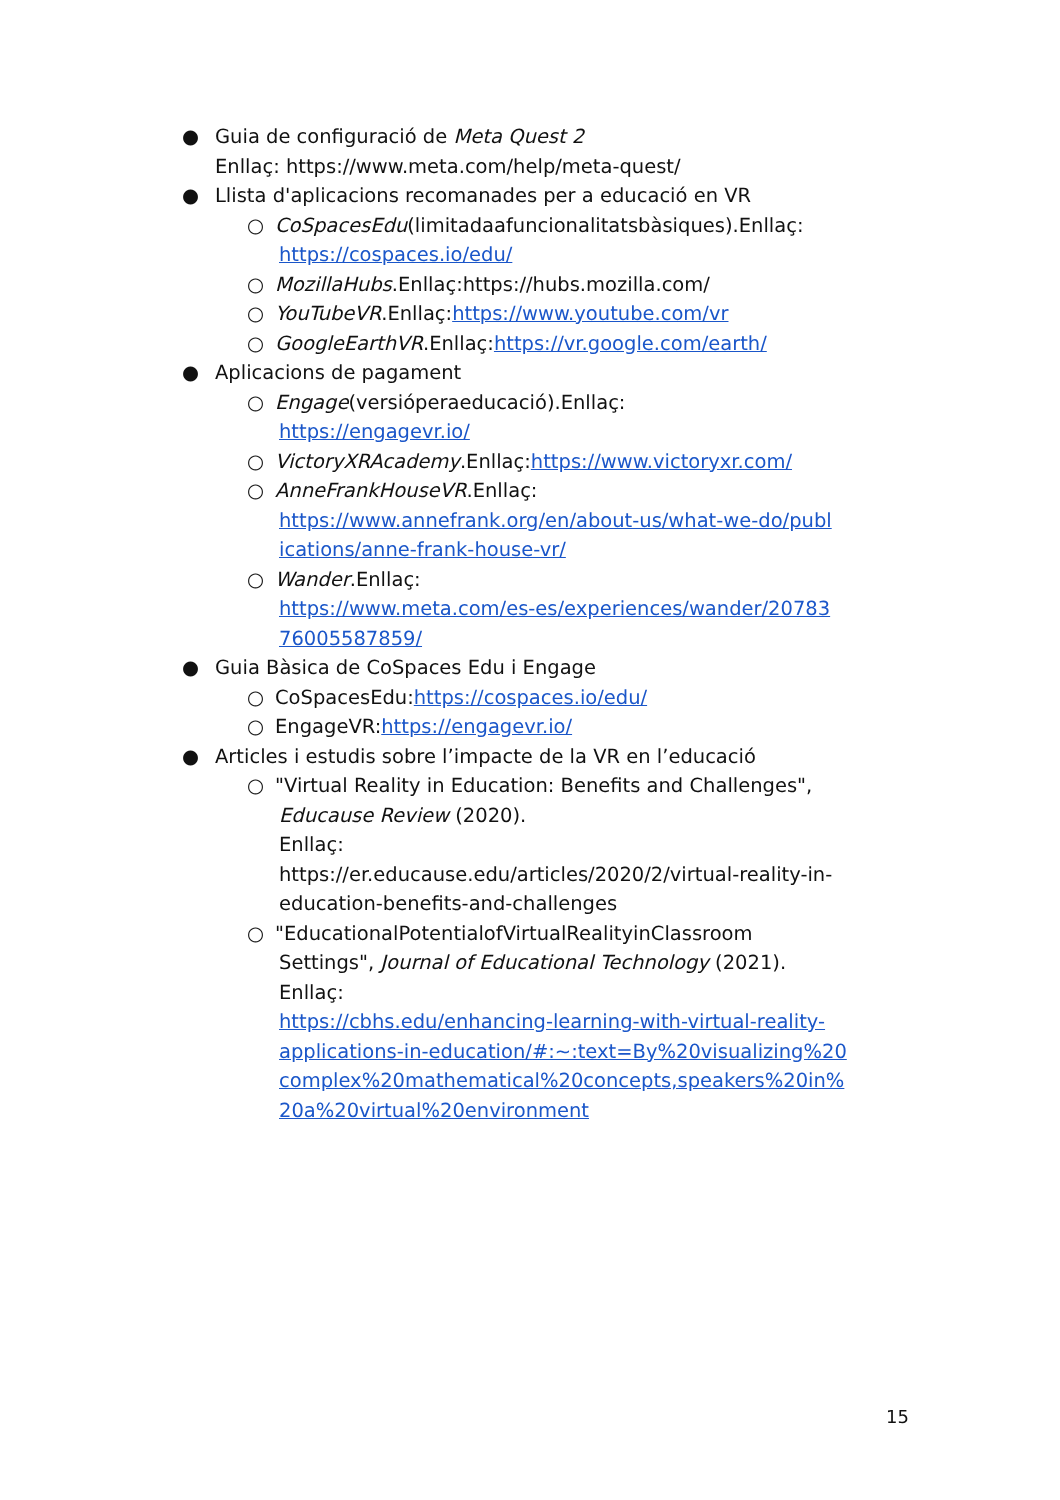● Guia de configuració de Meta Quest 2
Enllaç: https://www.meta.com/help/meta-quest/
● Llista d'aplicacions recomanades per a educació en VR
○ CoSpacesEdu(limitadaafuncionalitatsbàsiques).Enllaç:
https://cospaces.io/edu/
○ MozillaHubs.Enllaç:https://hubs.mozilla.com/
○ YouTubeVR.Enllaç:https://www.youtube.com/vr
○ GoogleEarthVR.Enllaç:https://vr.google.com/earth/
● Aplicacions de pagament
○ Engage(versióperaeducació).Enllaç:
https://engagevr.io/
○ VictoryXRAcademy.Enllaç:https://www.victoryxr.com/
○ AnneFrankHouseVR.Enllaç:
https://www.annefrank.org/en/about-us/what-we-do/publ ications/anne-frank-house-vr/
○ Wander.Enllaç:
https://www.meta.com/es-es/experiences/wander/20783 76005587859/
● Guia Bàsica de CoSpaces Edu i Engage
○ CoSpacesEdu:https://cospaces.io/edu/
○ EngageVR:https://engagevr.io/
● Articles i estudis sobre l’impacte de la VR en l’educació
○ "Virtual Reality in Education: Benefits and Challenges",
Educause Review (2020).
Enllaç:
https://er.educause.edu/articles/2020/2/virtual-reality-in-education-benefits-and-challenges
○ "EducationalPotentialofVirtualRealityinClassroom
Settings", Journal of Educational Technology (2021).
Enllaç:
https://cbhs.edu/enhancing-learning-with-virtual-reality-applications-in-education/#:~:text=By%20visualizing%20 complex%20mathematical%20concepts,speakers%20in% 20a%20virtual%20environment
15